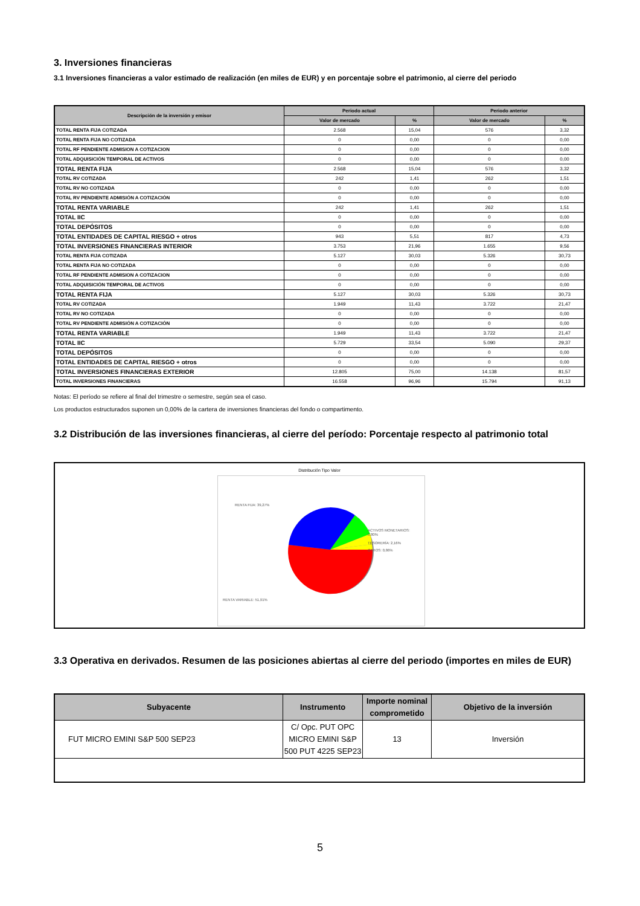3. Inversiones financieras
3.1 Inversiones financieras a valor estimado de realización (en miles de EUR) y en porcentaje sobre el patrimonio, al cierre del periodo
| Descripción de la inversión y emisor | Periodo actual | | Periodo anterior | |
| --- | --- | --- | --- | --- |
| | Valor de mercado | % | Valor de mercado | % |
| TOTAL RENTA FIJA COTIZADA | 2.568 | 15,04 | 576 | 3,32 |
| TOTAL RENTA FIJA NO COTIZADA | 0 | 0,00 | 0 | 0,00 |
| TOTAL RF PENDIENTE ADMISION A COTIZACION | 0 | 0,00 | 0 | 0,00 |
| TOTAL ADQUISICIÓN TEMPORAL DE ACTIVOS | 0 | 0,00 | 0 | 0,00 |
| TOTAL RENTA FIJA | 2.568 | 15,04 | 576 | 3,32 |
| TOTAL RV COTIZADA | 242 | 1,41 | 262 | 1,51 |
| TOTAL RV NO COTIZADA | 0 | 0,00 | 0 | 0,00 |
| TOTAL RV PENDIENTE ADMISIÓN A COTIZACIÓN | 0 | 0,00 | 0 | 0,00 |
| TOTAL RENTA VARIABLE | 242 | 1,41 | 262 | 1,51 |
| TOTAL IIC | 0 | 0,00 | 0 | 0,00 |
| TOTAL DEPÓSITOS | 0 | 0,00 | 0 | 0,00 |
| TOTAL ENTIDADES DE CAPITAL RIESGO + otros | 943 | 5,51 | 817 | 4,73 |
| TOTAL INVERSIONES FINANCIERAS INTERIOR | 3.753 | 21,96 | 1.655 | 9,56 |
| TOTAL RENTA FIJA COTIZADA | 5.127 | 30,03 | 5.326 | 30,73 |
| TOTAL RENTA FIJA NO COTIZADA | 0 | 0,00 | 0 | 0,00 |
| TOTAL RF PENDIENTE ADMISION A COTIZACION | 0 | 0,00 | 0 | 0,00 |
| TOTAL ADQUISICIÓN TEMPORAL DE ACTIVOS | 0 | 0,00 | 0 | 0,00 |
| TOTAL RENTA FIJA | 5.127 | 30,03 | 5.326 | 30,73 |
| TOTAL RV COTIZADA | 1.949 | 11,43 | 3.722 | 21,47 |
| TOTAL RV NO COTIZADA | 0 | 0,00 | 0 | 0,00 |
| TOTAL RV PENDIENTE ADMISIÓN A COTIZACIÓN | 0 | 0,00 | 0 | 0,00 |
| TOTAL RENTA VARIABLE | 1.949 | 11,43 | 3.722 | 21,47 |
| TOTAL IIC | 5.729 | 33,54 | 5.090 | 29,37 |
| TOTAL DEPÓSITOS | 0 | 0,00 | 0 | 0,00 |
| TOTAL ENTIDADES DE CAPITAL RIESGO + otros | 0 | 0,00 | 0 | 0,00 |
| TOTAL INVERSIONES FINANCIERAS EXTERIOR | 12.805 | 75,00 | 14.138 | 81,57 |
| TOTAL INVERSIONES FINANCIERAS | 16.558 | 96,96 | 15.794 | 91,13 |
Notas: El período se refiere al final del trimestre o semestre, según sea el caso.
Los productos estructurados suponen un 0,00% de la cartera de inversiones financieras del fondo o compartimento.
3.2 Distribución de las inversiones financieras, al cierre del período: Porcentaje respecto al patrimonio total
Distribución Tipo Valor
RENTA FIJA: 39,27%
ACTIVOS MONETARIOS:
5,80%
TESORERÍA: 2,16%
OTROS: 0,86%
RENTA VARIABLE: 51,91%
3.3 Operativa en derivados. Resumen de las posiciones abiertas al cierre del periodo (importes en miles de EUR)
| Subyacente | Instrumento | Importe nominal comprometido | Objetivo de la inversión |
| --- | --- | --- | --- |
| FUT MICRO EMINI S&P 500 SEP23 | C/ Opc. PUT OPC MICRO EMINI S&P 500 PUT 4225 SEP23 | 13 | Inversión |
5